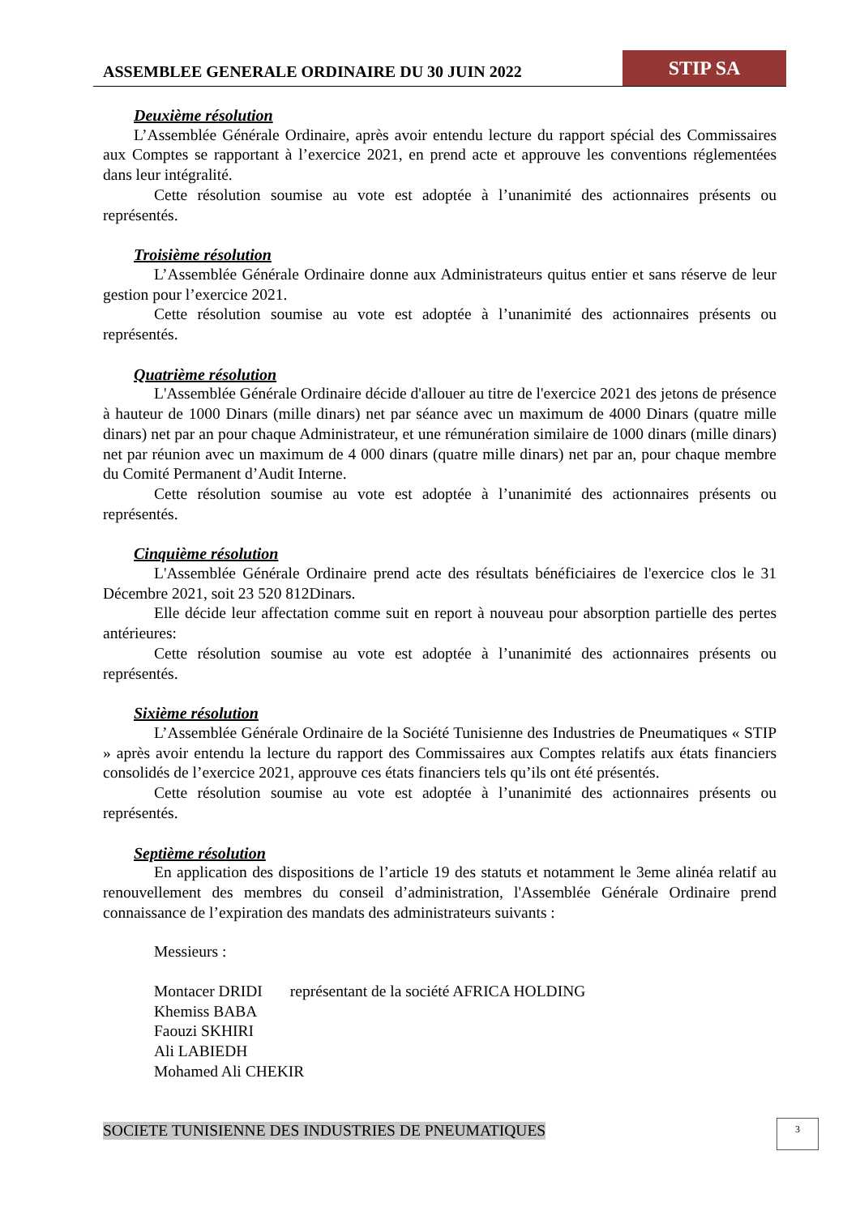ASSEMBLEE GENERALE ORDINAIRE DU 30 JUIN 2022
STIP SA
Deuxième résolution
L’Assemblée Générale Ordinaire, après avoir entendu lecture du rapport spécial des Commissaires aux Comptes se rapportant à l’exercice 2021, en prend acte et approuve les conventions réglementées dans leur intégralité.
Cette résolution soumise au vote est adoptée à l’unanimité des actionnaires présents ou représentés.
Troisième résolution
L’Assemblée Générale Ordinaire donne aux Administrateurs quitus entier et sans réserve de leur gestion pour l’exercice 2021.
Cette résolution soumise au vote est adoptée à l’unanimité des actionnaires présents ou représentés.
Quatrième résolution
L'Assemblée Générale Ordinaire décide d'allouer au titre de l'exercice 2021 des jetons de présence à hauteur de 1000 Dinars (mille dinars) net par séance avec un maximum de 4000 Dinars (quatre mille dinars) net par an pour chaque Administrateur, et une rémunération similaire de 1000 dinars (mille dinars) net par réunion avec un maximum de 4 000 dinars (quatre mille dinars) net par an, pour chaque membre du Comité Permanent d’Audit Interne.
Cette résolution soumise au vote est adoptée à l’unanimité des actionnaires présents ou représentés.
Cinquième résolution
L'Assemblée Générale Ordinaire prend acte des résultats bénéficiaires de l'exercice clos le 31 Décembre 2021, soit 23 520 812Dinars.
Elle décide leur affectation comme suit en report à nouveau pour absorption partielle des pertes antérieures:
Cette résolution soumise au vote est adoptée à l’unanimité des actionnaires présents ou représentés.
Sixième résolution
L’Assemblée Générale Ordinaire de la Société Tunisienne des Industries de Pneumatiques « STIP » après avoir entendu la lecture du rapport des Commissaires aux Comptes relatifs aux états financiers consolidés de l’exercice 2021, approuve ces états financiers tels qu’ils ont été présentés.
Cette résolution soumise au vote est adoptée à l’unanimité des actionnaires présents ou représentés.
Septième résolution
En application des dispositions de l’article 19 des statuts et notamment le 3eme alinéa relatif au renouvellement des membres du conseil d’administration, l'Assemblée Générale Ordinaire prend connaissance de l’expiration des mandats des administrateurs suivants :
Messieurs :
Montacer DRIDI représentant de la société AFRICA HOLDING
Khemiss BABA
Faouzi SKHIRI
Ali LABIEDH
Mohamed Ali CHEKIR
SOCIETE TUNISIENNE DES INDUSTRIES DE PNEUMATIQUES
3